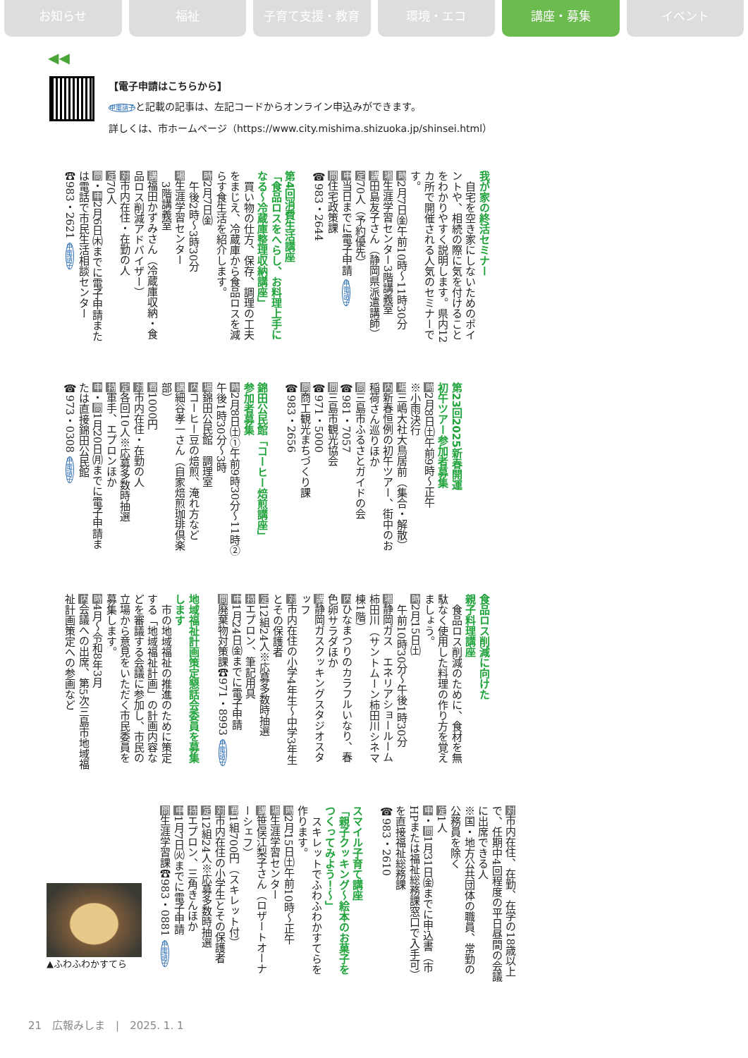お知らせ 福祉 子育て支援・教育 環境・エコ 講座・募集 イベント
◀◀
【電子申請はこちらから】
申電請子と記載の記事は、左記コードからオンライン申込みができます。
詳しくは、市ホームページ（https://www.city.mishima.shizuoka.jp/shinsei.html）
我が家の終活セミナー
　自宅を空き家にしないためのポイントや、相続の際に気を付けることをわかりやすく説明します。県内12カ所で開催される人気のセミナーです。
時2月7日㈮午前10時～11時30分
場生涯学習センター3階講義室
講田島友子さん（静岡県派遣講師）
定70人（予約優先）
申当日までに電子申請 申電請子
問住宅政策課
☎983・2644
第4回消費生活講座
「食品ロスをへらし、お料理上手になる～冷蔵庫整理収納講座」
　買い物の仕方、保存、調理の工夫をまじえ、冷蔵庫から食品ロスを減らす食生活を紹介します。
時2月7日㈮
　午後2時～3時30分
場生涯学習センター
　3階講義室
講福田かずみさん（冷蔵庫収納・食品ロス削減アドバイザー）
対市内在住・在勤の人
定70人
問・申2月6日㈭までに電子申請または電話で市民生活相談センター☎983・2621 申電請子
第23回2025新春開運
初午ツアー参加者募集
時2月8日㈯午前9時～正午
※小雨決行
場三嶋大社大鳥居前（集合・解散）
内新春恒例の初午ツアー、街中のお稲荷さん巡りほか
問三島市ふるさとガイドの会
☎981・7057
問三島市観光協会
☎971・5000
問商工観光まちづくり課
☎983・2656
錦田公民館「コーヒー焙煎講座」
参加者募集
時2月8日㈯①午前9時30分～11時②午後1時30分～3時
場錦田公民館　調理室
内コーヒー豆の焙煎、淹れ方など
講細谷孝一さん（自家焙煎珈琲倶楽部）
費1000円
対市内在住・在勤の人
定各回10人※応募多数時抽選
持軍手、エプロンほか
申・問1月20日㈪までに電子申請または直接錦田公民館
☎973・0308 申電請子
食品ロス削減に向けた
親子料理講座
　食品ロス削減のために、食材を無駄なく使用した料理の作り方を覚えましょう。
時2月15日㈯
　午前10時30分～午後1時30分
場静岡ガス　エネリアショールーム柿田川（サントムーン柿田川シネマ棟1階）
内ひなまつりのカラフルいなり、春色卵サラダほか
講静岡ガスクッキングスタジオスタッフ
対市内在住の小学4年生～中学3年生とその保護者
定12組24人※応募多数時抽選
持エプロン、筆記用具
申1月24日㈮までに電子申請
問廃棄物対策課☎971・8993 申電請子
地域福祉計画策定懇話会委員を募集します
　市の地域福祉の推進のために策定する「地域福祉計画」の計画内容などを審議する会議に参加し、市民の立場から意見をいただく市民委員を募集します。
時4月～令和8年3月
内会議への出席、第5次三島市地域福祉計画策定への参画など
対市内在住、在勤、在学の18歳以上で、任期中4回程度の平日昼間の会議に出席できる人
※国・地方公共団体の職員、常勤の公務員を除く
定1人
申・問1月31日㈮までに申込書（市HPまたは福祉総務課窓口で入手可）を直接福祉総務課
☎983・2610
スマイル子育て講座
「親子クッキング～絵本のお菓子をつくってみよう！～」
　スキレットでふわふわかすてらを作ります。
時2月15日㈯午前10時～正午
場生涯学習センター
講笹俣江梨子さん（ロザートオーナーシェフ）
費1組700円（スキレット付）
対市内在住の小学生とその保護者
定12組24人※応募多数時抽選
持エプロン、三角きんほか
申1月7日㈫までに電子申請
問生涯学習課☎983・0881 申電請子
▲ふわふわかすてら
21　広報みしま　|　2025. 1. 1